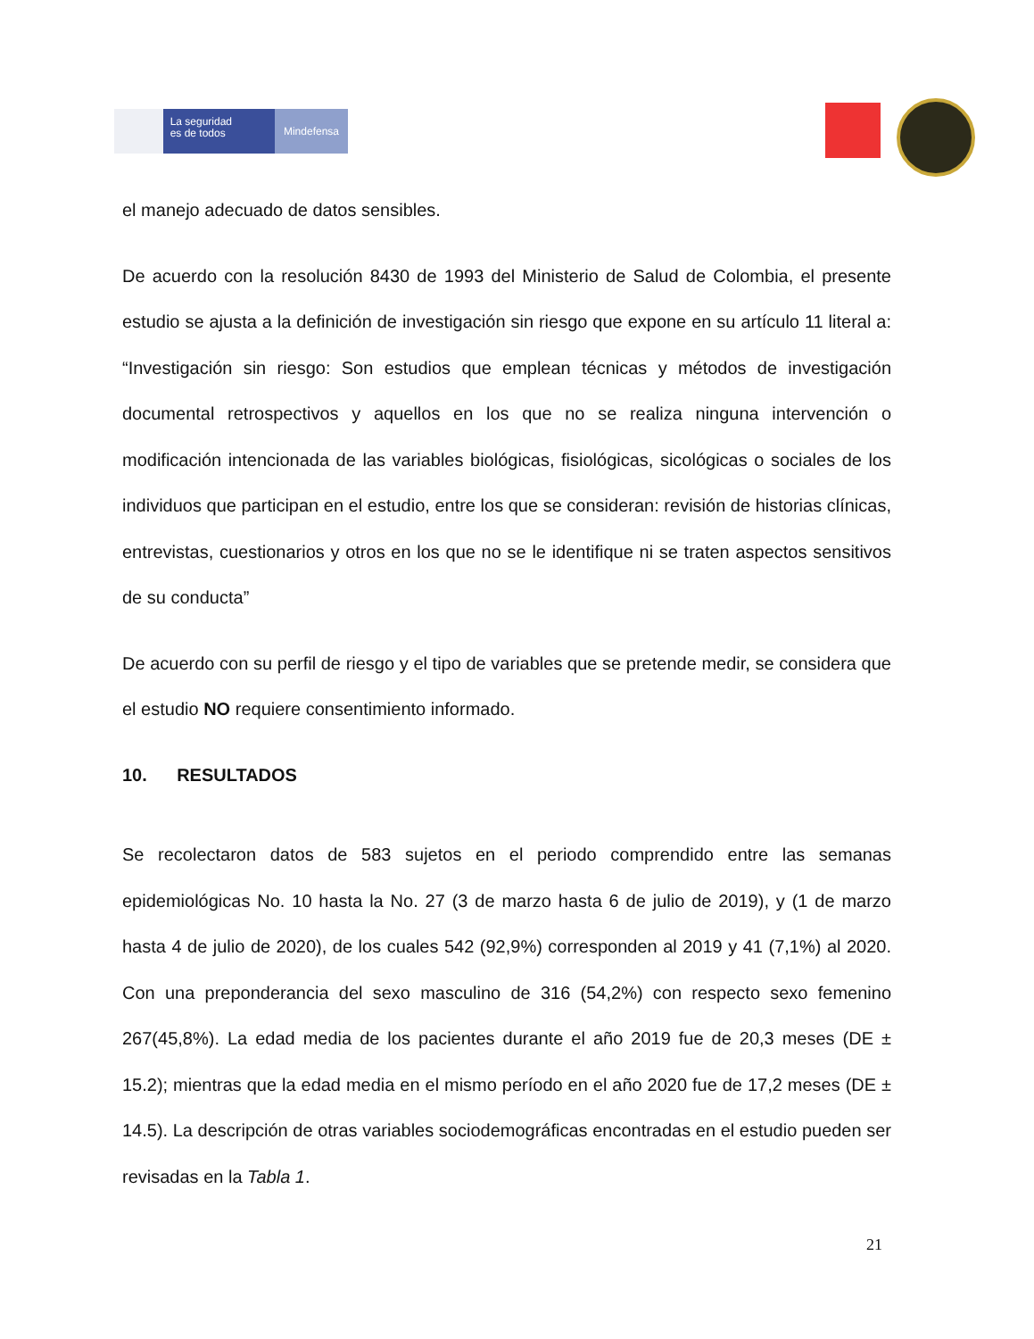La seguridad
es de todos
Mindefensa
el manejo adecuado de datos sensibles.
De acuerdo con la resolución 8430 de 1993 del Ministerio de Salud de Colombia, el presente estudio se ajusta a la definición de investigación sin riesgo que expone en su artículo 11 literal a: “Investigación sin riesgo: Son estudios que emplean técnicas y métodos de investigación documental retrospectivos y aquellos en los que no se realiza ninguna intervención o modificación intencionada de las variables biológicas, fisiológicas, sicológicas o sociales de los individuos que participan en el estudio, entre los que se consideran: revisión de historias clínicas, entrevistas, cuestionarios y otros en los que no se le identifique ni se traten aspectos sensitivos de su conducta”
De acuerdo con su perfil de riesgo y el tipo de variables que se pretende medir, se considera que el estudio NO requiere consentimiento informado.
10. RESULTADOS
Se recolectaron datos de 583 sujetos en el periodo comprendido entre las semanas epidemiológicas No. 10 hasta la No. 27 (3 de marzo hasta 6 de julio de 2019), y (1 de marzo hasta 4 de julio de 2020), de los cuales 542 (92,9%) corresponden al 2019 y 41 (7,1%) al 2020. Con una preponderancia del sexo masculino de 316 (54,2%) con respecto sexo femenino 267(45,8%). La edad media de los pacientes durante el año 2019 fue de 20,3 meses (DE ± 15.2); mientras que la edad media en el mismo período en el año 2020 fue de 17,2 meses (DE ± 14.5). La descripción de otras variables sociodemográficas encontradas en el estudio pueden ser revisadas en la Tabla 1.
21